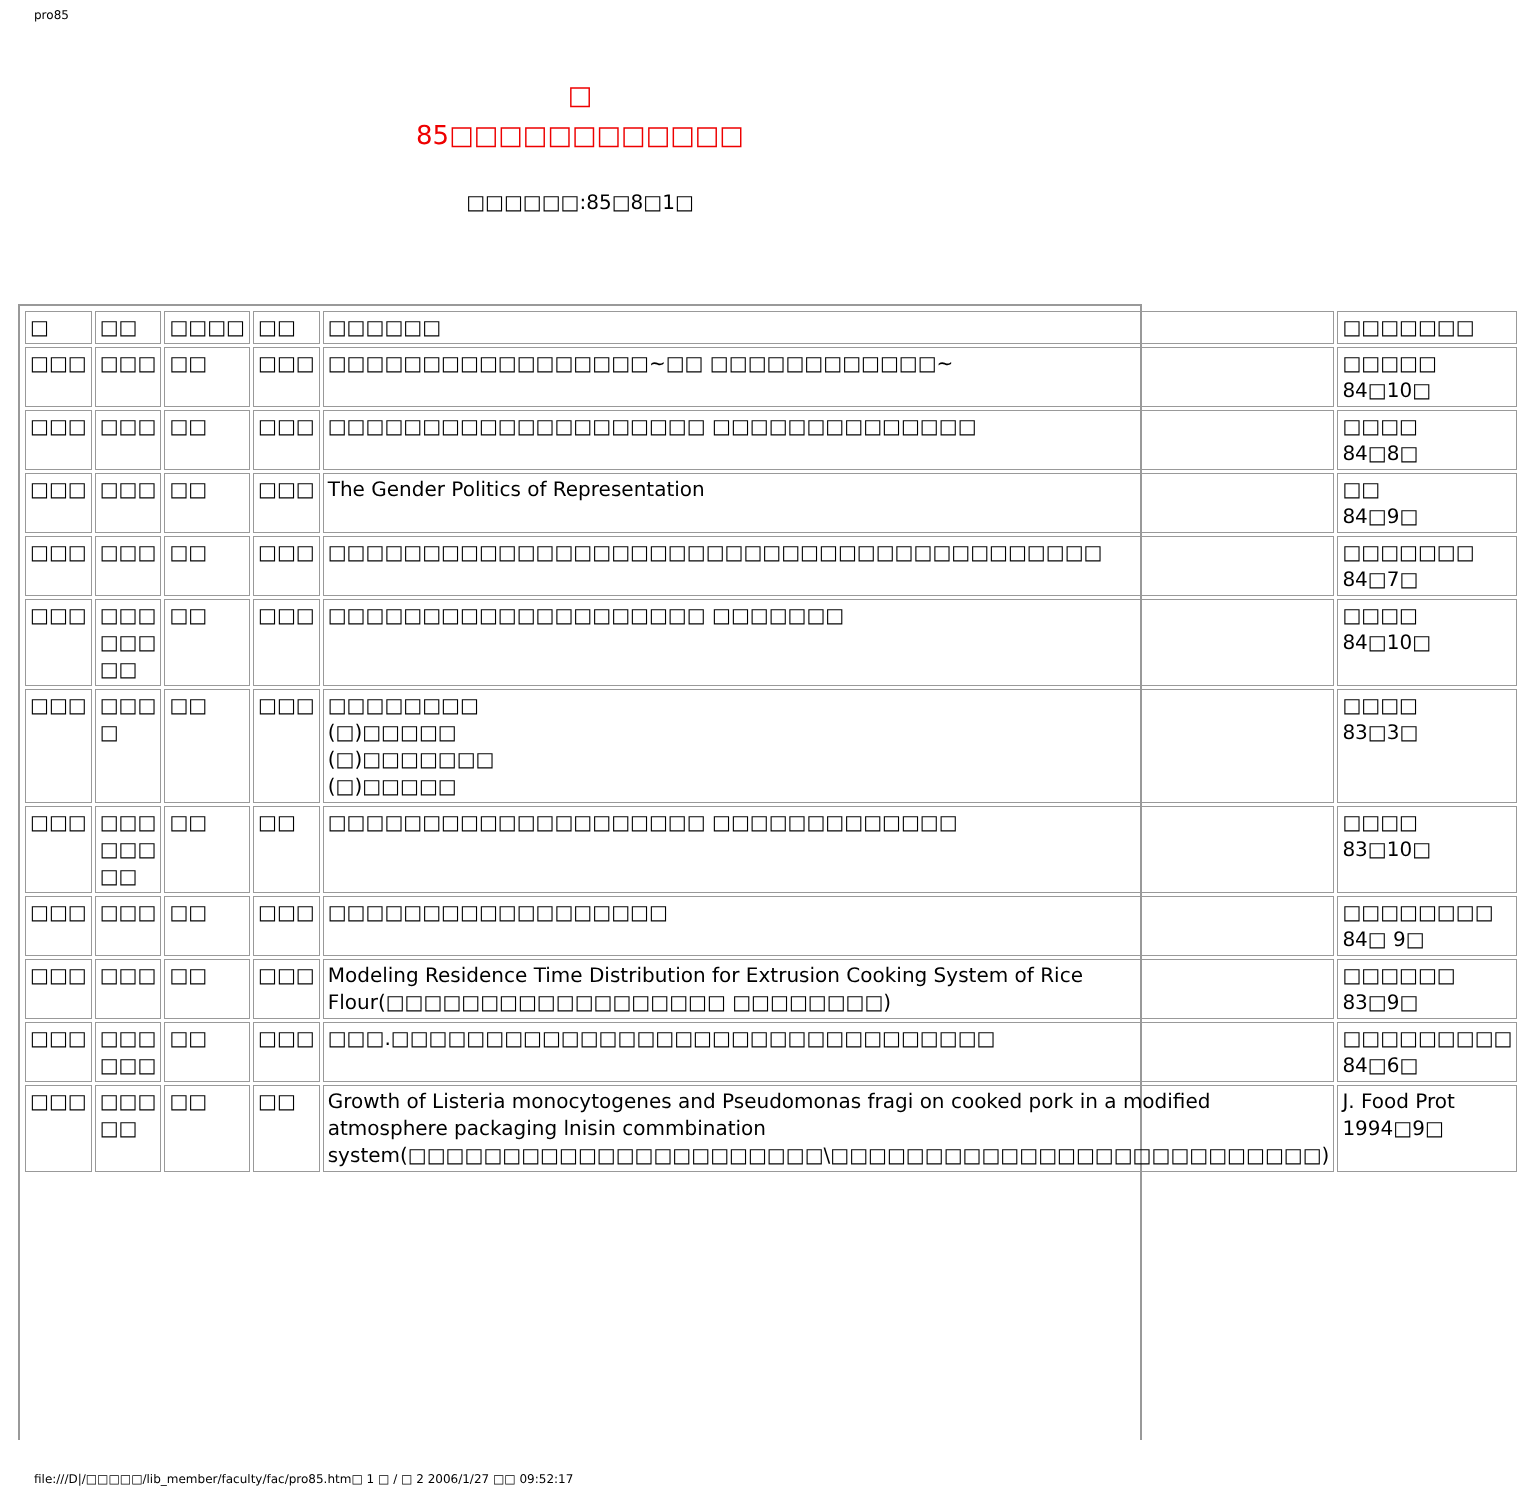pro85
□
85□□□□□□□□□□□□
□□□□□□:85□8□1□
| □ | □□ | □□□□ | □□ | □□□□□□ | □□□□□□□ |
| □□□ | □□□ | □□ | □□□ | □□□□□□□□□□□□□□□□□~□□ □□□□□□□□□□□□~ | □□□□□ 84□10□ |
| □□□ | □□□ | □□ | □□□ | □□□□□□□□□□□□□□□□□□□□ □□□□□□□□□□□□□□ | □□□□ 84□8□ |
| □□□ | □□□ | □□ | □□□ | The Gender Politics of Representation | □□ 84□9□ |
| □□□ | □□□ | □□ | □□□ | □□□□□□□□□□□□□□□□□□□□□□□□□□□□□□□□□□□□□□□□□ | □□□□□□□ 84□7□ |
| □□□ | □□□ □□□ □□ | □□ | □□□ | □□□□□□□□□□□□□□□□□□□□ □□□□□□□ | □□□□ 84□10□ |
| □□□ | □□□ □ | □□ | □□□ | □□□□□□□□ (□)□□□□□ (□)□□□□□□□ (□)□□□□□ | □□□□ 83□3□ |
| □□□ | □□□ □□□ □□ | □□ | □□ | □□□□□□□□□□□□□□□□□□□□ □□□□□□□□□□□□□ | □□□□ 83□10□ |
| □□□ | □□□ | □□ | □□□ | □□□□□□□□□□□□□□□□□□ | □□□□□□□□ 84□ 9□ |
| □□□ | □□□ | □□ | □□□ | Modeling Residence Time Distribution for Extrusion Cooking System of Rice Flour(□□□□□□□□□□□□□□□□□□ □□□□□□□□) | □□□□□□ 83□9□ |
| □□□ | □□□ □□□ | □□ | □□□ | □□□.□□□□□□□□□□□□□□□□□□□□□□□□□□□□□□□□ | □□□□□□□□□ 84□6□ |
| □□□ | □□□ □□ | □□ | □□ | Growth of Listeria monocytogenes and Pseudomonas fragi on cooked pork in a modified atmosphere packaging lnisin commbination system(□□□□□□□□□□□□□□□□□□□□□□\□□□□□□□□□□□□□□□□□□□□□□□□□□) | J. Food Prot 1994□9□ |
file:///D|/□□□□□/lib_member/faculty/fac/pro85.htm□ 1 □ / □ 2 2006/1/27 □□ 09:52:17